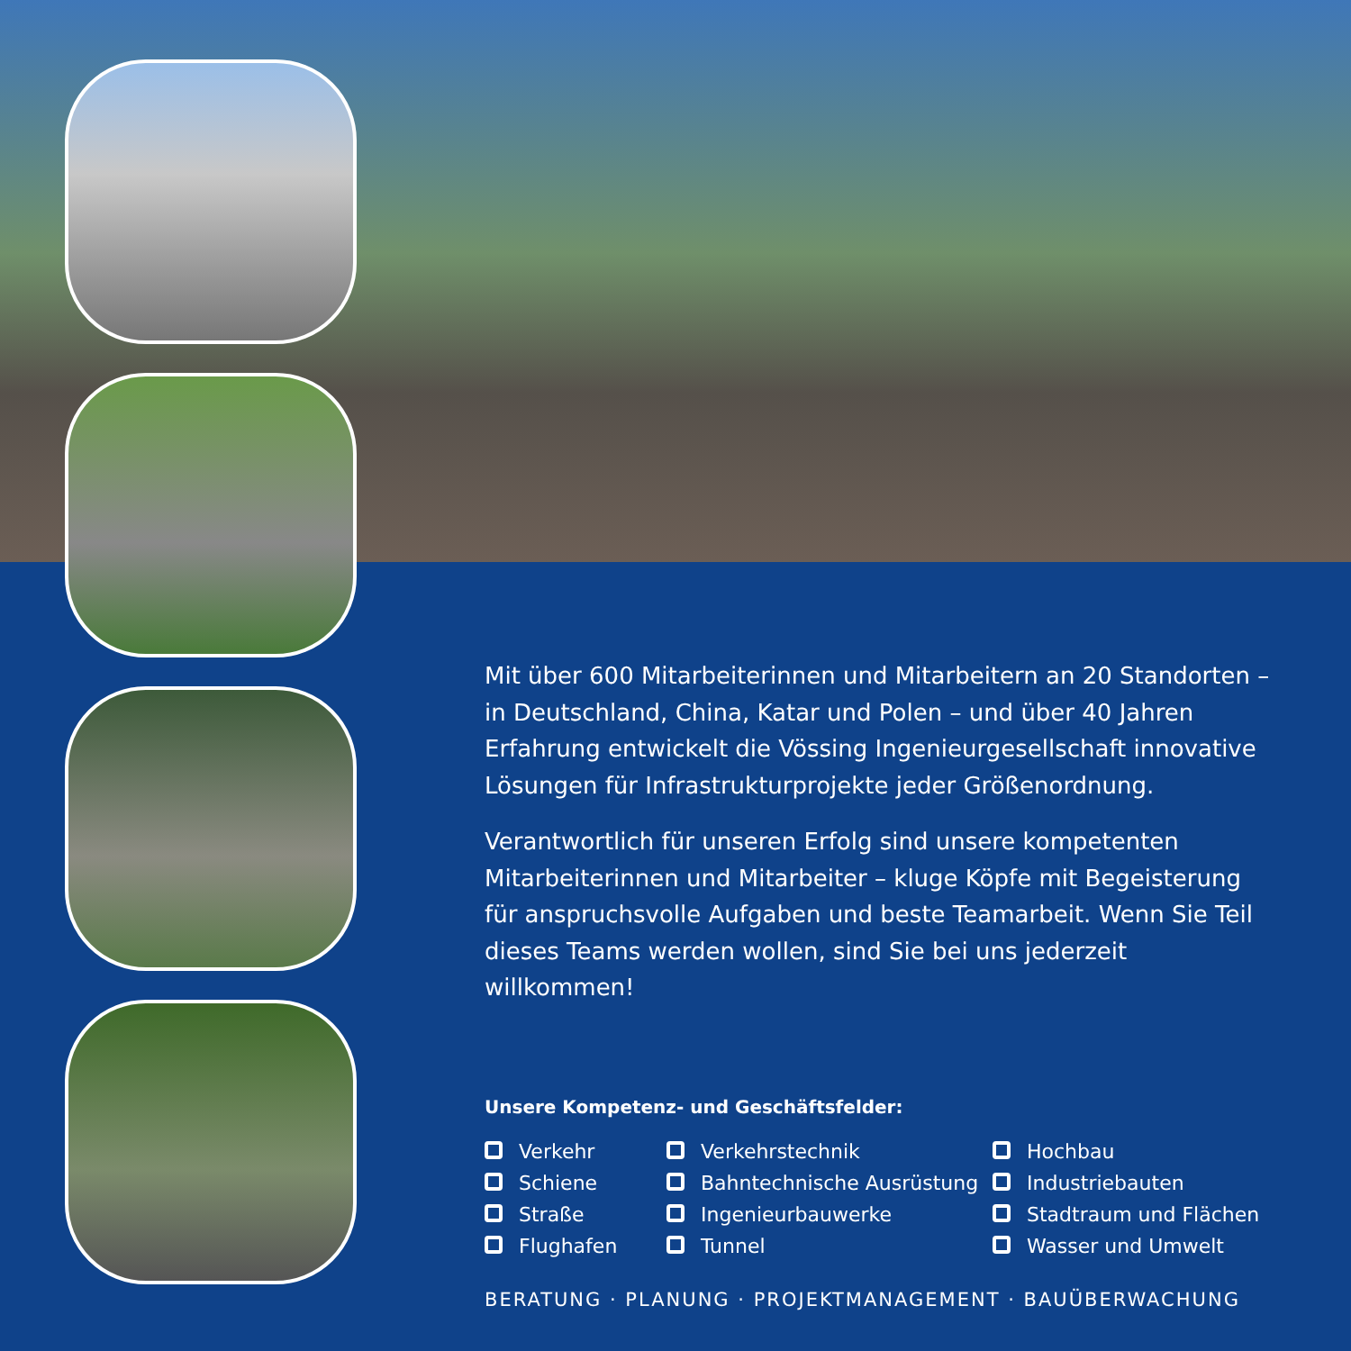Mit über 600 Mitarbeiterinnen und Mitarbeitern an 20 Standorten – in Deutschland, China, Katar und Polen – und über 40 Jahren Erfahrung entwickelt die Vössing Ingenieurgesellschaft innovative Lösungen für Infrastrukturprojekte jeder Größenordnung.
Verantwortlich für unseren Erfolg sind unsere kompetenten Mitarbeiterin­nen und Mitarbeiter – kluge Köpfe mit Begeisterung für anspruchsvolle Aufgaben und beste Teamarbeit. Wenn Sie Teil dieses Teams werden wollen, sind Sie bei uns jederzeit willkommen!
Unsere Kompetenz- und Geschäftsfelder:
Verkehr
Schiene
Straße
Flughafen
Verkehrstechnik
Bahntechnische Ausrüstung
Ingenieurbauwerke
Tunnel
Hochbau
Industriebauten
Stadtraum und Flächen
Wasser und Umwelt
BERATUNG · PLANUNG · PROJEKTMANAGEMENT · BAUÜBERWACHUNG